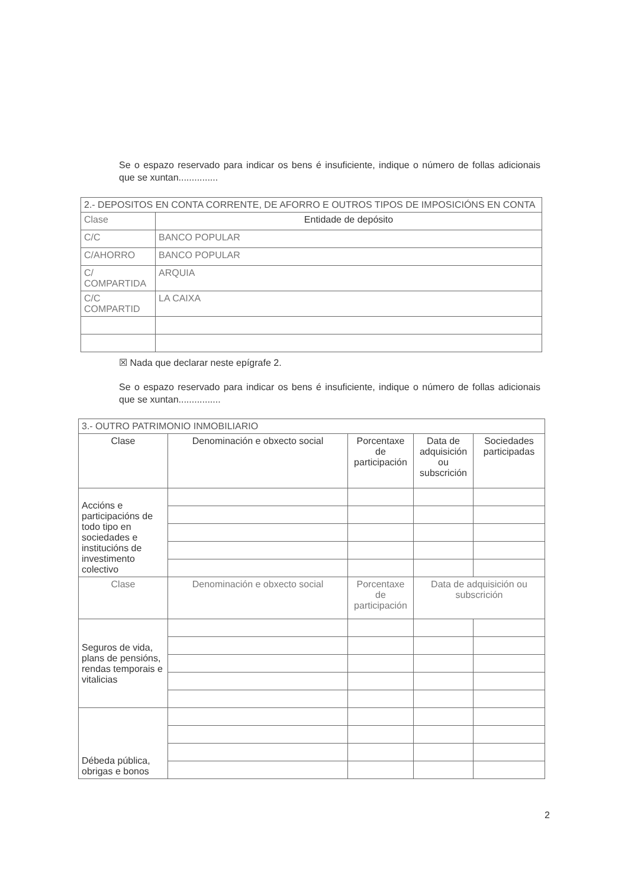Se o espazo reservado para indicar os bens é insuficiente, indique o número de follas adicionais que se xuntan...............
| 2.- DEPOSITOS EN CONTA CORRENTE, DE AFORRO E OUTROS TIPOS DE IMPOSICIÓNS EN CONTA | |
| --- | --- |
| Clase | Entidade de depósito |
| C/C | BANCO POPULAR |
| C/AHORRO | BANCO POPULAR |
| C/ COMPARTIDA | ARQUIA |
| C/C COMPARTID | LA CAIXA |
☒ Nada que declarar neste epígrafe 2.
Se o espazo reservado para indicar os bens é insuficiente, indique o número de follas adicionais que se xuntan................
| 3.- OUTRO PATRIMONIO INMOBILIARIO | | | | |
| --- | --- | --- | --- | --- |
| Clase | Denominación e obxecto social | Porcentaxe de participación | Data de adquisición ou subscrición | Sociedades participadas |
| Accións e participacións de todo tipo en sociedades e institucións de investimento colectivo | | | | |
| Clase | Denominación e obxecto social | Porcentaxe de participación | Data de adquisición ou subscrición | |
| Seguros de vida, plans de pensións, rendas temporais e vitalicias | | | | |
| Débeda pública, obrigas e bonos | | | | |
2